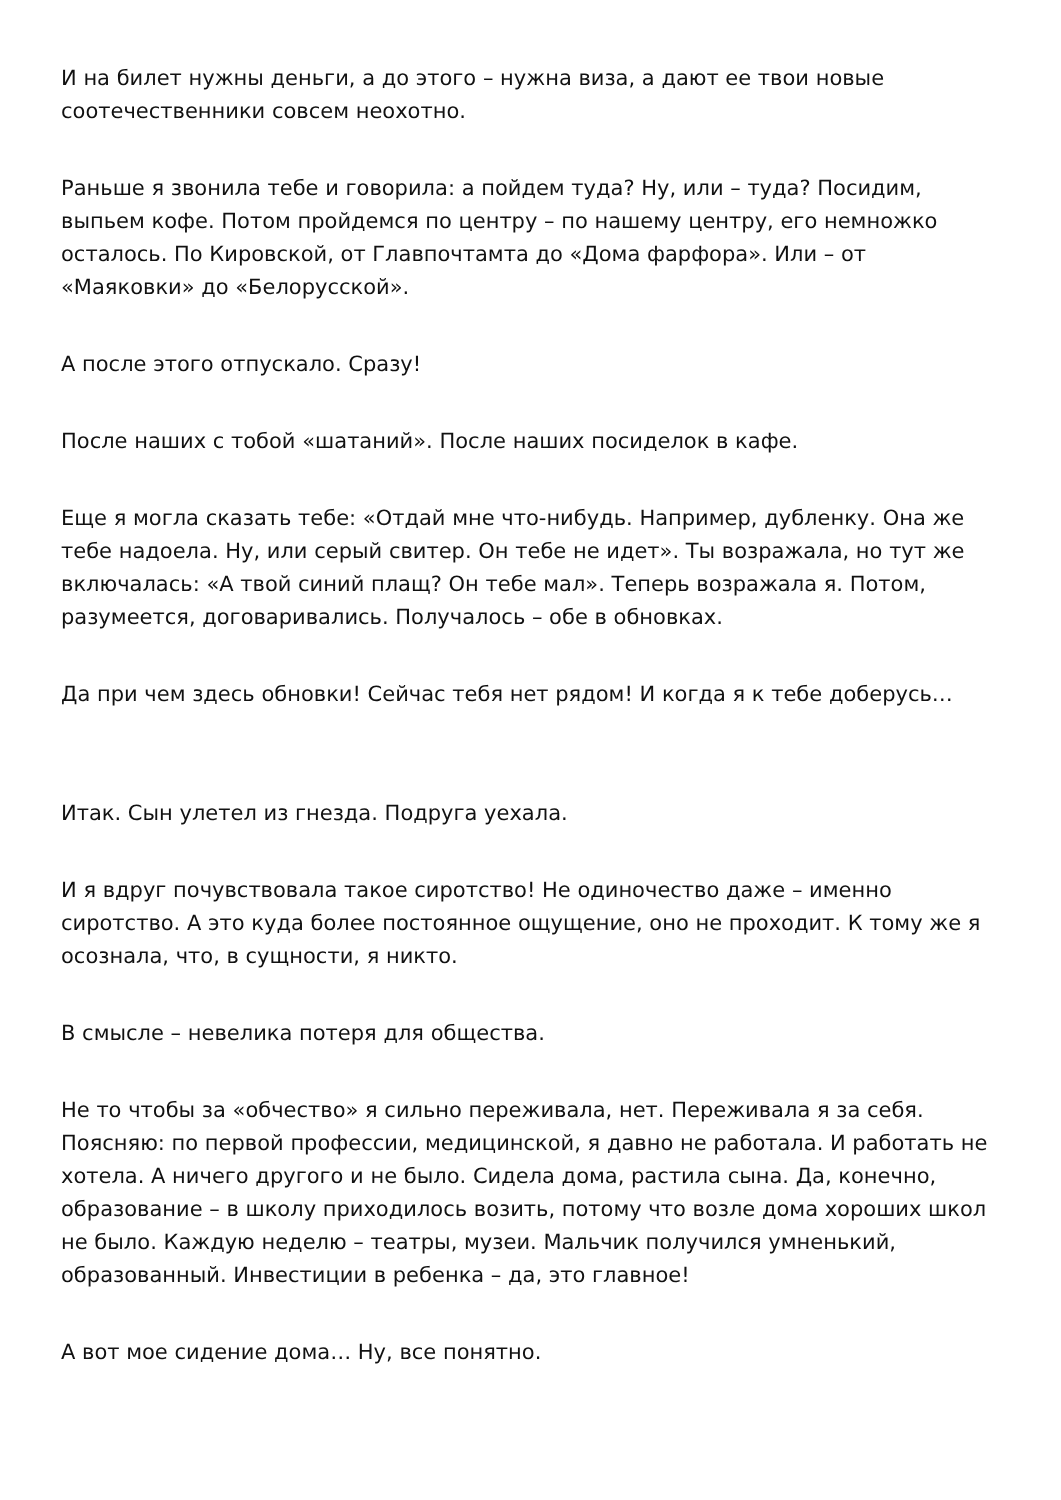И на билет нужны деньги, а до этого – нужна виза, а дают ее твои новые соотечественники совсем неохотно.
Раньше я звонила тебе и говорила: а пойдем туда? Ну, или – туда? Посидим, выпьем кофе. Потом пройдемся по центру – по нашему центру, его немножко осталось. По Кировской, от Главпочтамта до «Дома фарфора». Или – от «Маяковки» до «Белорусской».
А после этого отпускало. Сразу!
После наших с тобой «шатаний». После наших посиделок в кафе.
Еще я могла сказать тебе: «Отдай мне что-нибудь. Например, дубленку. Она же тебе надоела. Ну, или серый свитер. Он тебе не идет». Ты возражала, но тут же включалась: «А твой синий плащ? Он тебе мал». Теперь возражала я. Потом, разумеется, договаривались. Получалось – обе в обновках.
Да при чем здесь обновки! Сейчас тебя нет рядом! И когда я к тебе доберусь…
Итак. Сын улетел из гнезда. Подруга уехала.
И я вдруг почувствовала такое сиротство! Не одиночество даже – именно сиротство. А это куда более постоянное ощущение, оно не проходит. К тому же я осознала, что, в сущности, я никто.
В смысле – невелика потеря для общества.
Не то чтобы за «обчество» я сильно переживала, нет. Переживала я за себя. Поясняю: по первой профессии, медицинской, я давно не работала. И работать не хотела. А ничего другого и не было. Сидела дома, растила сына. Да, конечно, образование – в школу приходилось возить, потому что возле дома хороших школ не было. Каждую неделю – театры, музеи. Мальчик получился умненький, образованный. Инвестиции в ребенка – да, это главное!
А вот мое сидение дома… Ну, все понятно.